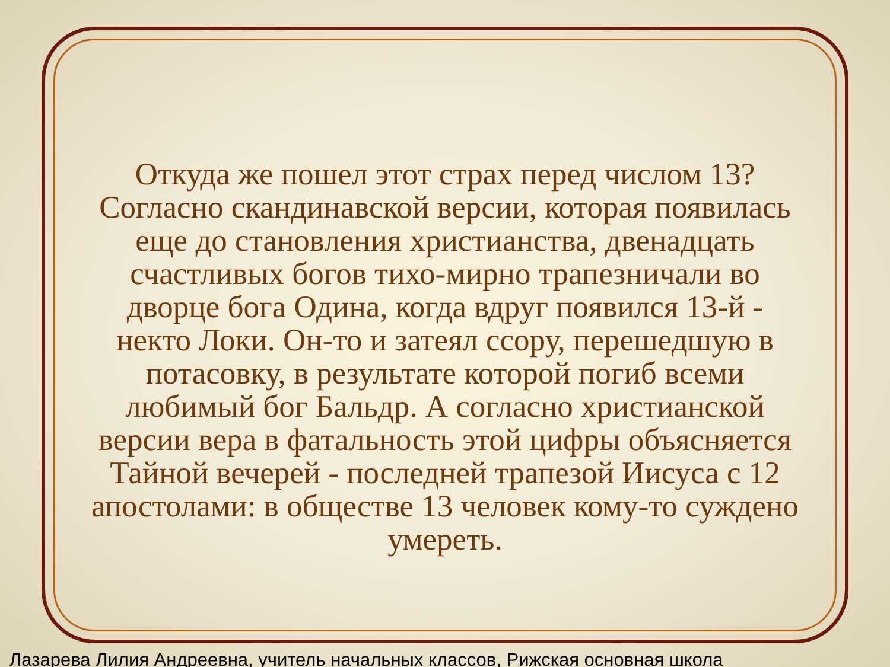Откуда же пошел этот страх перед числом 13? Согласно скандинавской версии, которая появилась еще до становления христианства, двенадцать счастливых богов тихо-мирно трапезничали во дворце бога Одина, когда вдруг появился 13-й - некто Локи. Он-то и затеял ссору, перешедшую в потасовку, в результате которой погиб всеми любимый бог Бальдр. А согласно христианской версии вера в фатальность этой цифры объясняется Тайной вечерей - последней трапезой Иисуса с 12 апостолами: в обществе 13 человек кому-то суждено умереть.
Лазарева Лилия Андреевна, учитель начальных классов, Рижская основная школа